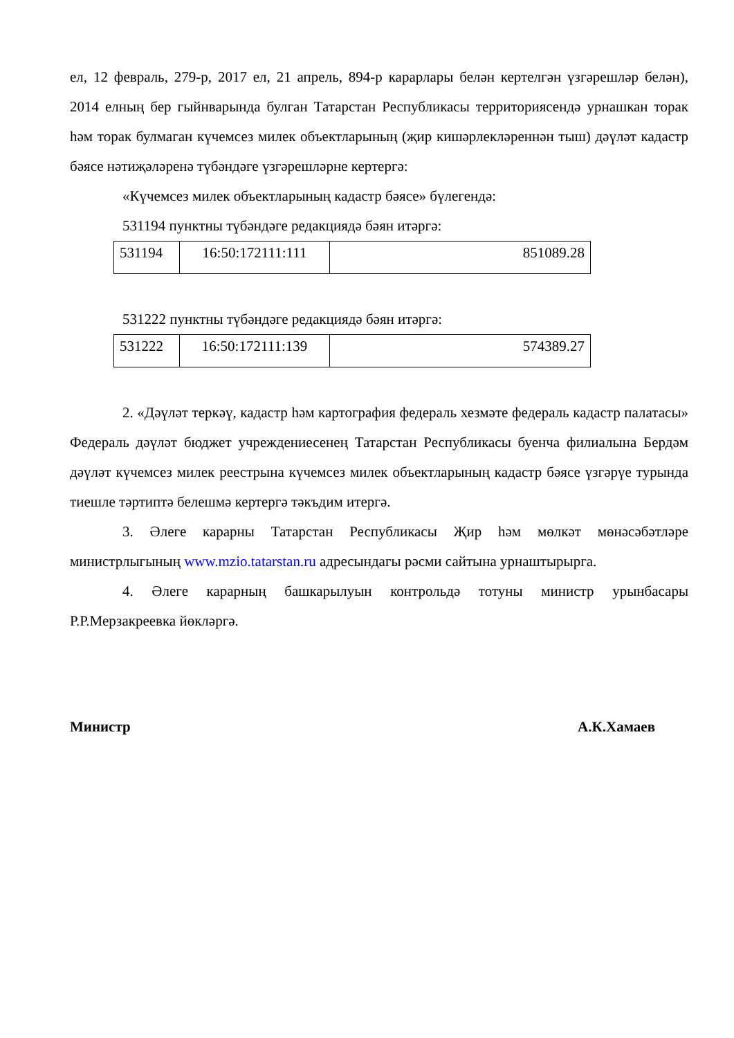ел, 12 февраль, 279-р, 2017 ел, 21 апрель, 894-р карарлары белән кертелгән үзгәрешләр белән), 2014 елның бер гыйнварында булган Татарстан Республикасы территориясендә урнашкан торак һәм торак булмаган күчемсез милек объектларының (җир кишәрлекләреннән тыш) дәүләт кадастр бәясе нәтиҗәләренә түбәндәге үзгәрешләрне кертергә:
«Күчемсез милек объектларының кадастр бәясе» бүлегендә:
531194 пунктны түбәндәге редакциядә бәян итәргә:
| 531194 | 16:50:172111:111 | 851089.28 |
531222 пунктны түбәндәге редакциядә бәян итәргә:
| 531222 | 16:50:172111:139 | 574389.27 |
2. «Дәүләт теркәү, кадастр һәм картография федераль хезмәте федераль кадастр палатасы» Федераль дәүләт бюджет учреждениесенең Татарстан Республикасы буенча филиалына Бердәм дәүләт күчемсез милек реестрына күчемсез милек объектларының кадастр бәясе үзгәрүе турында тиешле тәртиптә белешмә кертергә тәкъдим итергә.
3. Әлеге карарны Татарстан Республикасы Җир һәм мөлкәт мөнәсәбәтләре министрлыгының www.mzio.tatarstan.ru адресындагы рәсми сайтына урнаштырырга.
4. Әлеге карарның башкарылуын контрольдә тотуны министр урынбасары Р.Р.Мерзакреевка йөкләргә.
Министр А.К.Хамаев